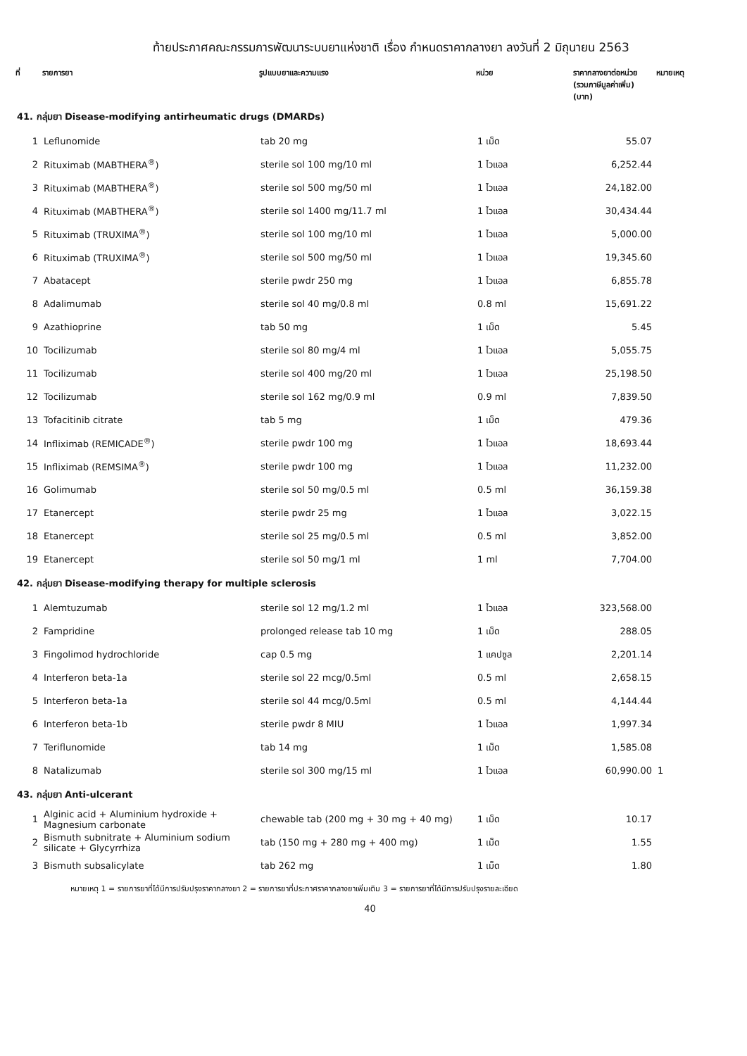ท้ายประกาศคณะกรรมการพัฒนาระบบยาแห่งชาติ เรื่อง กำหนดราคากลางยา ลงวันที่ 2 มิถุนายน 2563
| ที่ | รายการยา | รูปแบบยาและความแรง | หน่วย | ราคากลางยาต่อหน่วย (รวมภาษีมูลค่าเพิ่ม) (บาท) | หมายเหตุ |
| --- | --- | --- | --- | --- | --- |
| 41. กลุ่มยา Disease-modifying antirheumatic drugs (DMARDs) | | | | | |
| 1 | Leflunomide | tab 20 mg | 1 เม็ด | 55.07 | |
| 2 | Rituximab (MABTHERA<sup>®</sup>) | sterile sol 100 mg/10 ml | 1 ไวแอล | 6,252.44 | |
| 3 | Rituximab (MABTHERA<sup>®</sup>) | sterile sol 500 mg/50 ml | 1 ไวแอล | 24,182.00 | |
| 4 | Rituximab (MABTHERA<sup>®</sup>) | sterile sol 1400 mg/11.7 ml | 1 ไวแอล | 30,434.44 | |
| 5 | Rituximab (TRUXIMA<sup>®</sup>) | sterile sol 100 mg/10 ml | 1 ไวแอล | 5,000.00 | |
| 6 | Rituximab (TRUXIMA<sup>®</sup>) | sterile sol 500 mg/50 ml | 1 ไวแอล | 19,345.60 | |
| 7 | Abatacept | sterile pwdr 250 mg | 1 ไวแอล | 6,855.78 | |
| 8 | Adalimumab | sterile sol 40 mg/0.8 ml | 0.8 ml | 15,691.22 | |
| 9 | Azathioprine | tab 50 mg | 1 เม็ด | 5.45 | |
| 10 | Tocilizumab | sterile sol 80 mg/4 ml | 1 ไวแอล | 5,055.75 | |
| 11 | Tocilizumab | sterile sol 400 mg/20 ml | 1 ไวแอล | 25,198.50 | |
| 12 | Tocilizumab | sterile sol 162 mg/0.9 ml | 0.9 ml | 7,839.50 | |
| 13 | Tofacitinib citrate | tab 5 mg | 1 เม็ด | 479.36 | |
| 14 | Infliximab (REMICADE<sup>®</sup>) | sterile pwdr 100 mg | 1 ไวแอล | 18,693.44 | |
| 15 | Infliximab (REMSIMA<sup>®</sup>) | sterile pwdr 100 mg | 1 ไวแอล | 11,232.00 | |
| 16 | Golimumab | sterile sol 50 mg/0.5 ml | 0.5 ml | 36,159.38 | |
| 17 | Etanercept | sterile pwdr 25 mg | 1 ไวแอล | 3,022.15 | |
| 18 | Etanercept | sterile sol 25 mg/0.5 ml | 0.5 ml | 3,852.00 | |
| 19 | Etanercept | sterile sol 50 mg/1 ml | 1 ml | 7,704.00 | |
| 42. กลุ่มยา Disease-modifying therapy for multiple sclerosis | | | | | |
| 1 | Alemtuzumab | sterile sol 12 mg/1.2 ml | 1 ไวแอล | 323,568.00 | |
| 2 | Fampridine | prolonged release tab 10 mg | 1 เม็ด | 288.05 | |
| 3 | Fingolimod hydrochloride | cap 0.5 mg | 1 แคปซูล | 2,201.14 | |
| 4 | Interferon beta-1a | sterile sol 22 mcg/0.5ml | 0.5 ml | 2,658.15 | |
| 5 | Interferon beta-1a | sterile sol 44 mcg/0.5ml | 0.5 ml | 4,144.44 | |
| 6 | Interferon beta-1b | sterile pwdr 8 MIU | 1 ไวแอล | 1,997.34 | |
| 7 | Teriflunomide | tab 14 mg | 1 เม็ด | 1,585.08 | |
| 8 | Natalizumab | sterile sol 300 mg/15 ml | 1 ไวแอล | 60,990.00 | 1 |
| 43. กลุ่มยา Anti-ulcerant | | | | | |
| 1 | Alginic acid + Aluminium hydroxide + Magnesium carbonate | chewable tab (200 mg + 30 mg + 40 mg) | 1 เม็ด | 10.17 | |
| 2 | Bismuth subnitrate + Aluminium sodium silicate + Glycyrrhiza | tab (150 mg + 280 mg + 400 mg) | 1 เม็ด | 1.55 | |
| 3 | Bismuth subsalicylate | tab 262 mg | 1 เม็ด | 1.80 | |
หมายเหตุ 1 = รายการยาที่ได้มีการปรับปรุงราคากลางยา 2 = รายการยาที่ประกาศราคากลางยาเพิ่มเติม 3 = รายการยาที่ได้มีการปรับปรุงรายละเอียด
40